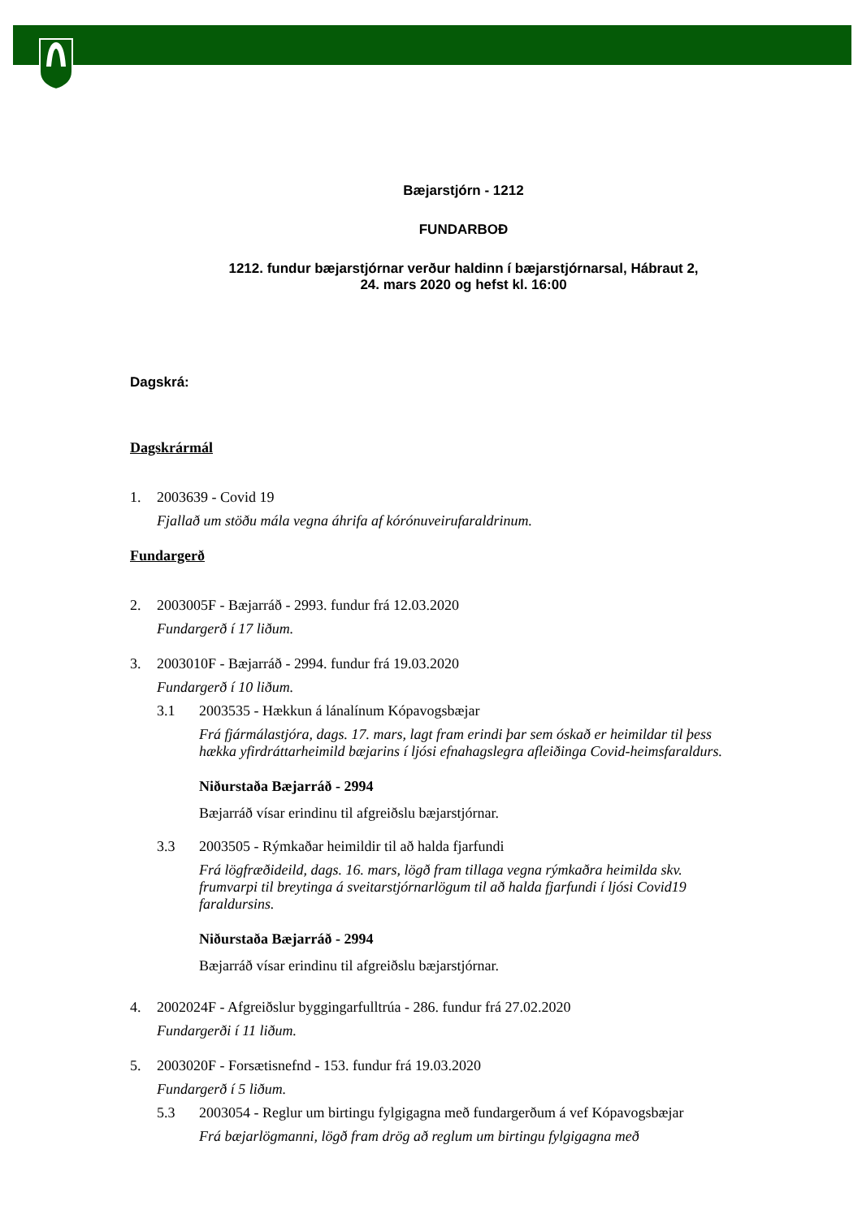Bæjarstjórn - 1212
FUNDARBOÐ
1212. fundur bæjarstjórnar verður haldinn í bæjarstjórnarsal, Hábraut 2,
24. mars 2020 og hefst kl. 16:00
Dagskrá:
Dagskrármál
1. 2003639 - Covid 19
Fjallað um stöðu mála vegna áhrifa af kórónuveirufaraldrinum.
Fundargerð
2. 2003005F - Bæjarráð - 2993. fundur frá 12.03.2020
Fundargerð í 17 liðum.
3. 2003010F - Bæjarráð - 2994. fundur frá 19.03.2020
Fundargerð í 10 liðum.
3.1 2003535 - Hækkun á lánalínum Kópavogsbæjar
Frá fjármálastjóra, dags. 17. mars, lagt fram erindi þar sem óskað er heimildar til þess hækka yfirdráttarheimild bæjarins í ljósi efnahagslegra afleiðinga Covid-heimsfaraldurs.
Niðurstaða Bæjarráð - 2994
Bæjarráð vísar erindinu til afgreiðslu bæjarstjórnar.
3.3 2003505 - Rýmkaðar heimildir til að halda fjarfundi
Frá lögfræðideild, dags. 16. mars, lögð fram tillaga vegna rýmkaðra heimilda skv. frumvarpi til breytinga á sveitarstjórnarlögum til að halda fjarfundi í ljósi Covid19 faraldursins.
Niðurstaða Bæjarráð - 2994
Bæjarráð vísar erindinu til afgreiðslu bæjarstjórnar.
4. 2002024F - Afgreiðslur byggingarfulltrúa - 286. fundur frá 27.02.2020
Fundargerði í 11 liðum.
5. 2003020F - Forsætisnefnd - 153. fundur frá 19.03.2020
Fundargerð í 5 liðum.
5.3 2003054 - Reglur um birtingu fylgigagna með fundargerðum á vef Kópavogsbæjar
Frá bæjarlögmanni, lögð fram drög að reglum um birtingu fylgigagna með